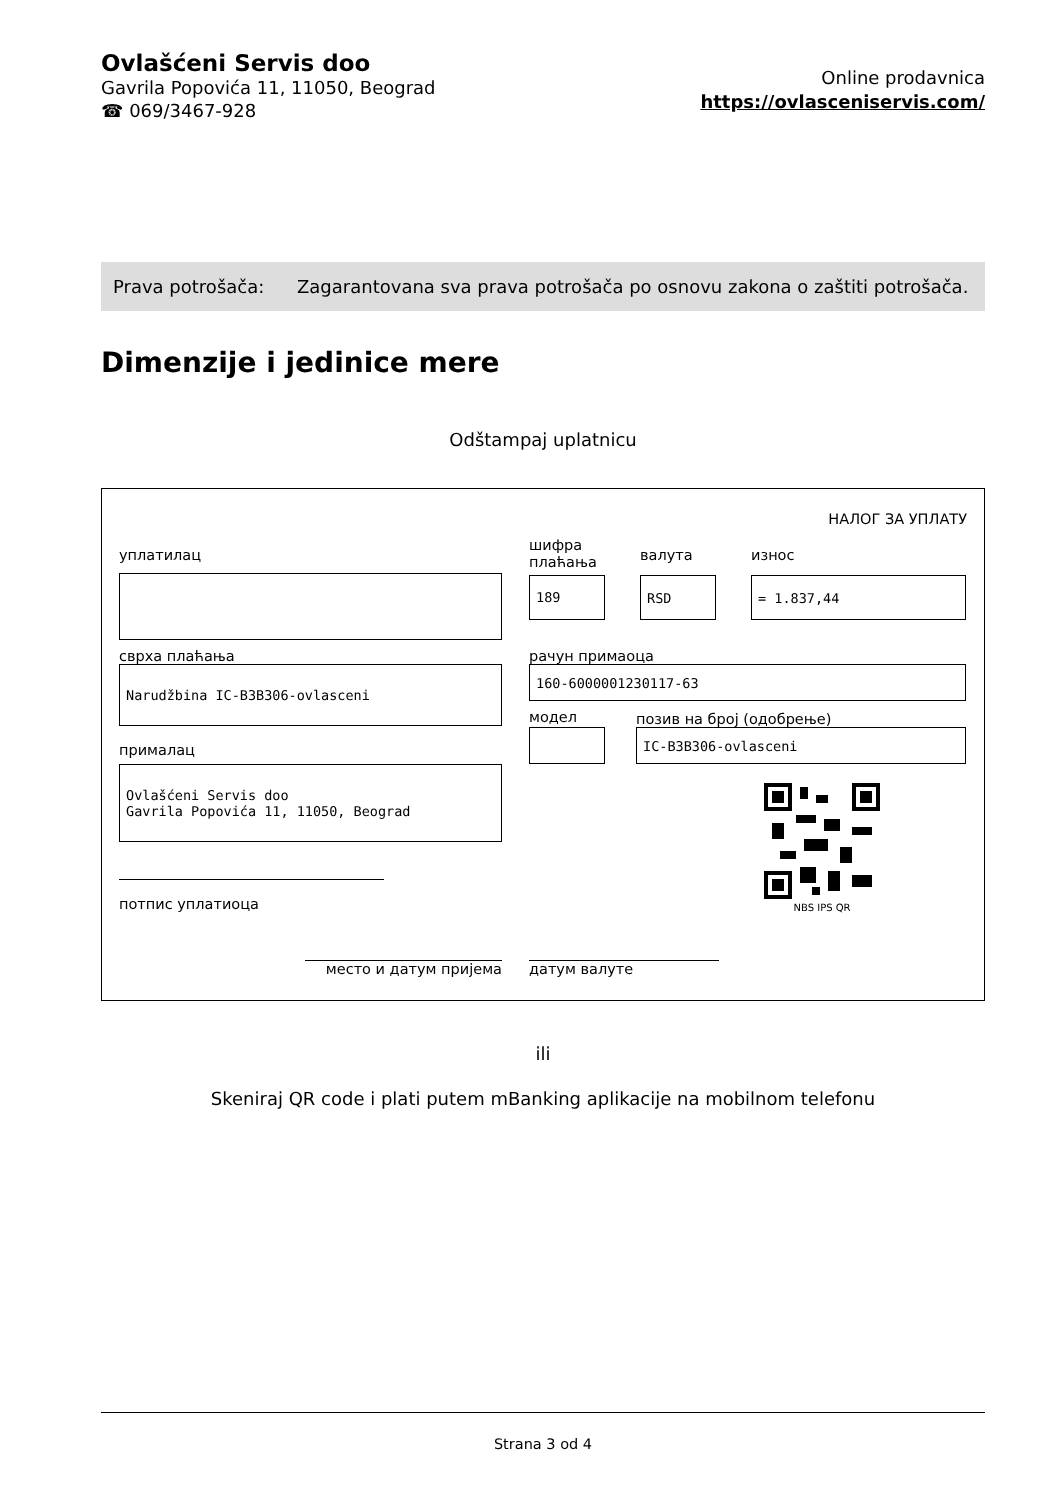Ovlašćeni Servis doo
Gavrila Popovića 11, 11050, Beograd
☎ 069/3467-928
Online prodavnica
https://ovlasceniservis.com/
| Prava potrošača: | Zagarantovana sva prava potrošača po osnovu zakona o zaštiti potrošača. |
Dimenzije i jedinice mere
Odštampaj uplatnicu
НАЛОГ ЗА УПЛАТУ
уплатилац
сврха плаћања
Narudžbina IC-B3B306-ovlasceni
прималац
Ovlašćeni Servis doo
Gavrila Popovića 11, 11050, Beograd
потпис уплатиоца
шифра плаћања
189
валута
RSD
износ
= 1.837,44
рачун примаоца
160-6000001230117-63
модел
позив на број (одобрење)
IC-B3B306-ovlasceni
NBS IPS QR
место и датум пријема датум валуте
ili
Skeniraj QR code i plati putem mBanking aplikacije na mobilnom telefonu
Strana 3 od 4